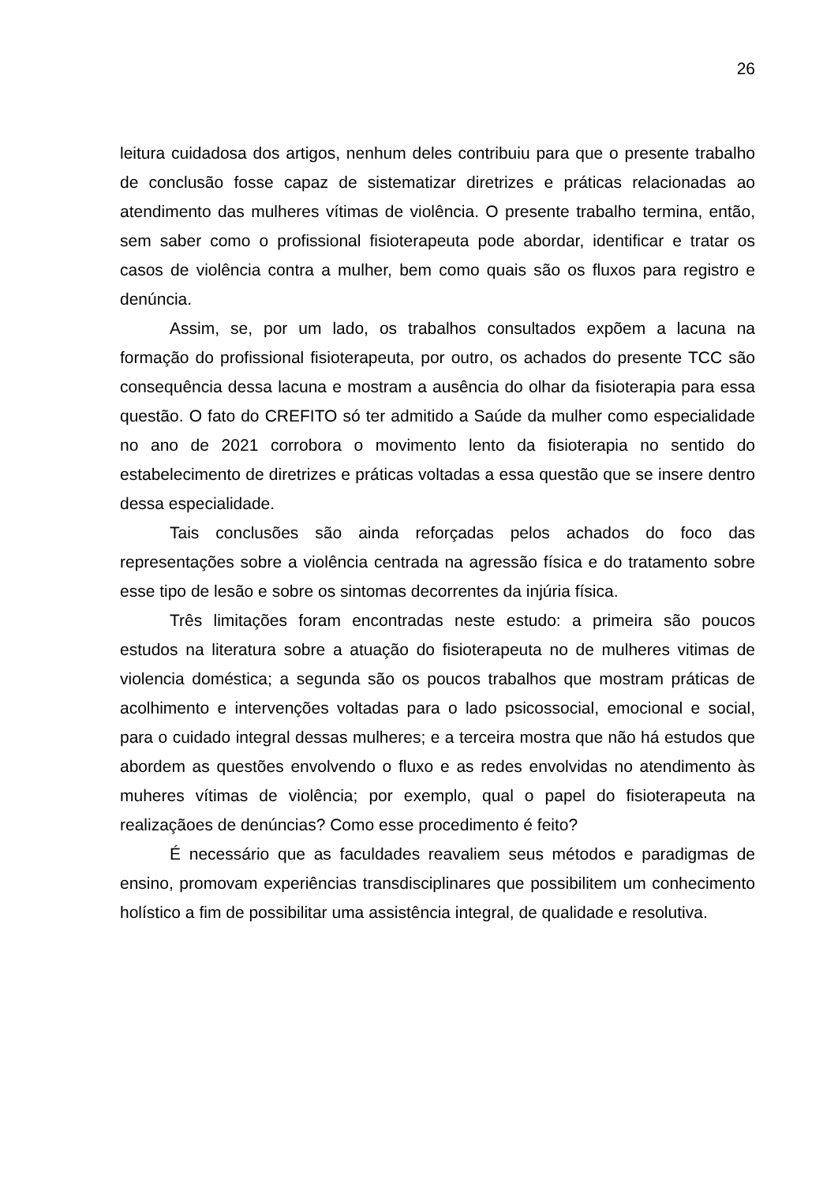26
leitura cuidadosa dos artigos, nenhum deles contribuiu para que o presente trabalho de conclusão fosse capaz de sistematizar diretrizes e práticas relacionadas ao atendimento das mulheres vítimas de violência. O presente trabalho termina, então, sem saber como o profissional fisioterapeuta pode abordar, identificar e tratar os casos de violência contra a mulher, bem como quais são os fluxos para registro e denúncia.
Assim, se, por um lado, os trabalhos consultados expõem a lacuna na formação do profissional fisioterapeuta, por outro, os achados do presente TCC são consequência dessa lacuna e mostram a ausência do olhar da fisioterapia para essa questão. O fato do CREFITO só ter admitido a Saúde da mulher como especialidade no ano de 2021 corrobora o movimento lento da fisioterapia no sentido do estabelecimento de diretrizes e práticas voltadas a essa questão que se insere dentro dessa especialidade.
Tais conclusões são ainda reforçadas pelos achados do foco das representações sobre a violência centrada na agressão física e do tratamento sobre esse tipo de lesão e sobre os sintomas decorrentes da injúria física.
Três limitações foram encontradas neste estudo: a primeira são poucos estudos na literatura sobre a atuação do fisioterapeuta no de mulheres vitimas de violencia doméstica; a segunda são os poucos trabalhos que mostram práticas de acolhimento e intervenções voltadas para o lado psicossocial, emocional e social, para o cuidado integral dessas mulheres; e a terceira mostra que não há estudos que abordem as questões envolvendo o fluxo e as redes envolvidas no atendimento às muheres vítimas de violência; por exemplo, qual o papel do fisioterapeuta na realizaçãoes de denúncias? Como esse procedimento é feito?
É necessário que as faculdades reavaliem seus métodos e paradigmas de ensino, promovam experiências transdisciplinares que possibilitem um conhecimento holístico a fim de possibilitar uma assistência integral, de qualidade e resolutiva.